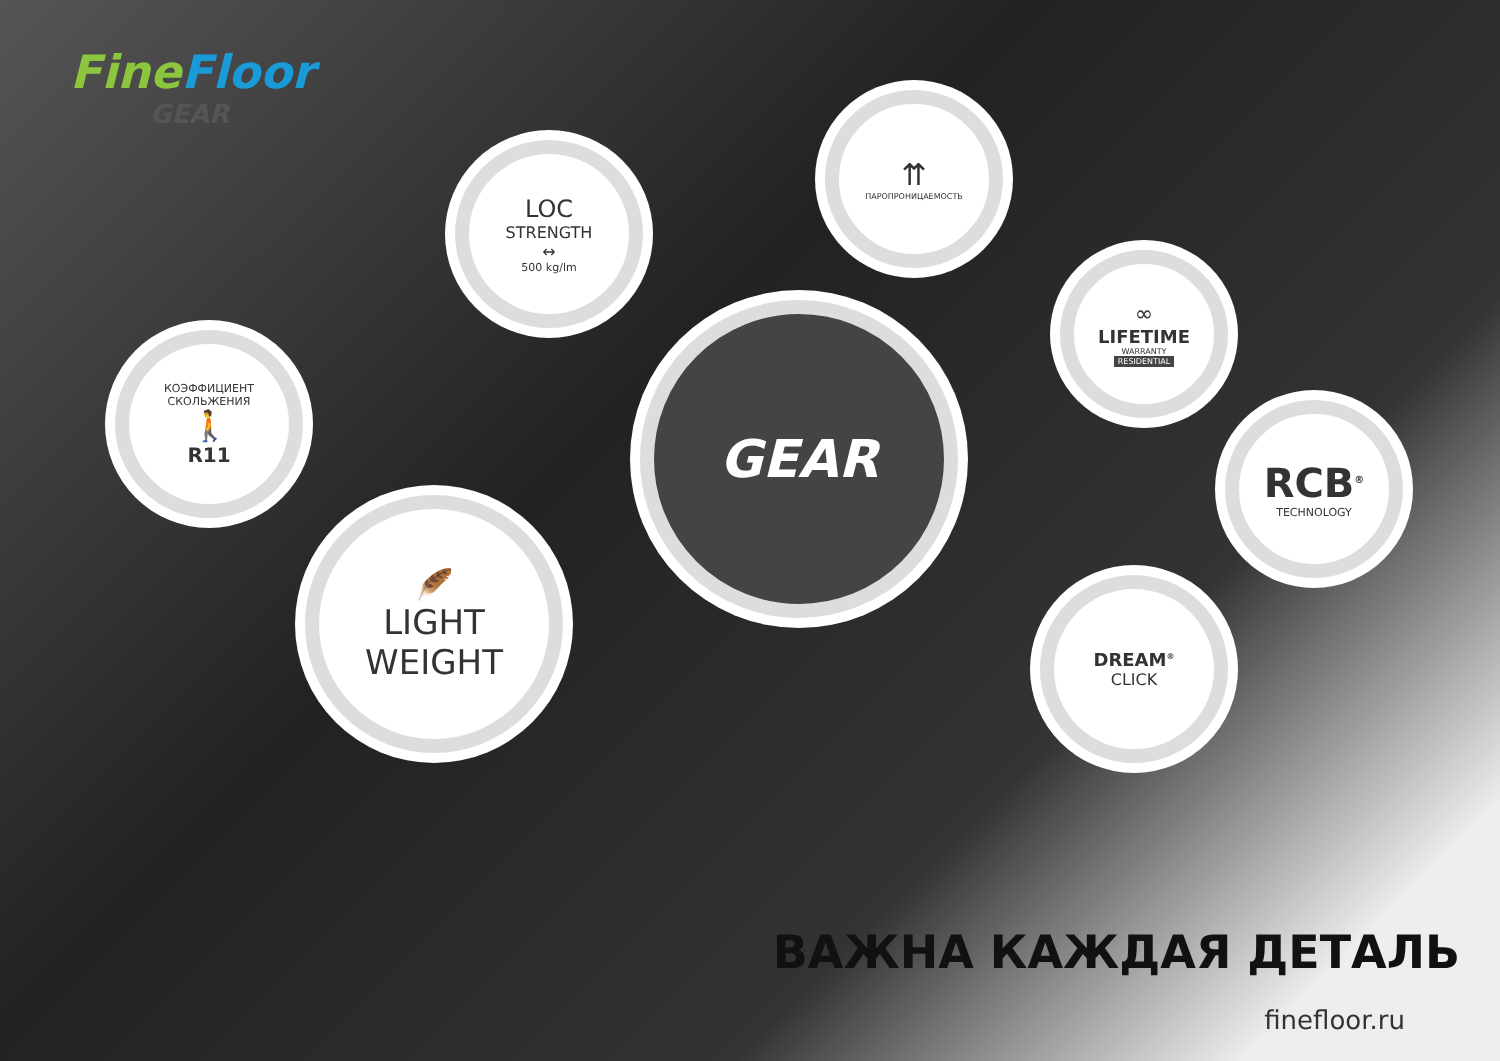FineFloor
GEAR
LOC
STRENGTH
↔
500 kg/lm
⇈
ПАРОПРОНИЦАЕМОСТЬ
КОЭФФИЦИЕНТ
СКОЛЬЖЕНИЯ
🚶
R11
∞
LIFETIME
WARRANTY
RESIDENTIAL
GEAR
RCB<sup>®</sup>
TECHNOLOGY
🪶
LIGHT
WEIGHT
DREAM<sup>®</sup>
CLICK
ВАЖНА КАЖДАЯ ДЕТАЛЬ
finefloor.ru